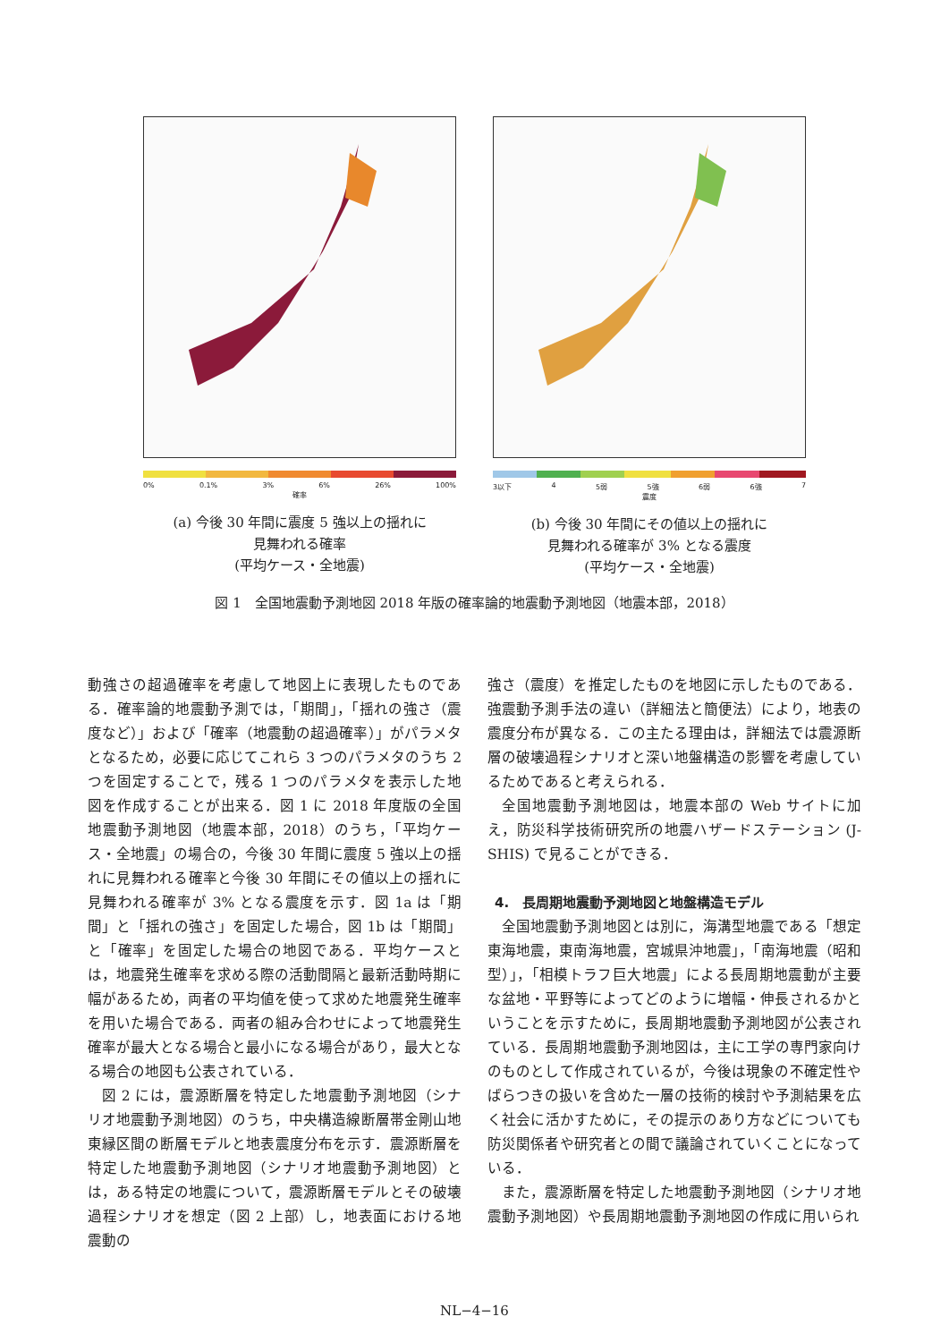0% 0.1% 3% 6% 26% 100%
確率
(a) 今後 30 年間に震度 5 強以上の揺れに
見舞われる確率
(平均ケース・全地震)
3以下 4 5弱 5強 6弱 6強 7
震度
(b) 今後 30 年間にその値以上の揺れに
見舞われる確率が 3% となる震度
(平均ケース・全地震)
図 1　全国地震動予測地図 2018 年版の確率論的地震動予測地図（地震本部，2018）
動強さの超過確率を考慮して地図上に表現したものである．確率論的地震動予測では，「期間」，「揺れの強さ（震度など）」および「確率（地震動の超過確率）」がパラメタとなるため，必要に応じてこれら 3 つのパラメタのうち 2 つを固定することで，残る 1 つのパラメタを表示した地図を作成することが出来る．図 1 に 2018 年度版の全国地震動予測地図（地震本部，2018）のうち，「平均ケース・全地震」の場合の，今後 30 年間に震度 5 強以上の揺れに見舞われる確率と今後 30 年間にその値以上の揺れに見舞われる確率が 3% となる震度を示す．図 1a は「期間」と「揺れの強さ」を固定した場合，図 1b は「期間」と「確率」を固定した場合の地図である．平均ケースとは，地震発生確率を求める際の活動間隔と最新活動時期に幅があるため，両者の平均値を使って求めた地震発生確率を用いた場合である．両者の組み合わせによって地震発生確率が最大となる場合と最小になる場合があり，最大となる場合の地図も公表されている．
図 2 には，震源断層を特定した地震動予測地図（シナリオ地震動予測地図）のうち，中央構造線断層帯金剛山地東縁区間の断層モデルと地表震度分布を示す．震源断層を特定した地震動予測地図（シナリオ地震動予測地図）とは，ある特定の地震について，震源断層モデルとその破壊過程シナリオを想定（図 2 上部）し，地表面における地震動の
強さ（震度）を推定したものを地図に示したものである．強震動予測手法の違い（詳細法と簡便法）により，地表の震度分布が異なる．この主たる理由は，詳細法では震源断層の破壊過程シナリオと深い地盤構造の影響を考慮しているためであると考えられる．
全国地震動予測地図は，地震本部の Web サイトに加え，防災科学技術研究所の地震ハザードステーション (J-SHIS) で見ることができる．
4.　長周期地震動予測地図と地盤構造モデル
全国地震動予測地図とは別に，海溝型地震である「想定東海地震，東南海地震，宮城県沖地震」，「南海地震（昭和型）」，「相模トラフ巨大地震」による長周期地震動が主要な盆地・平野等によってどのように増幅・伸長されるかということを示すために，長周期地震動予測地図が公表されている．長周期地震動予測地図は，主に工学の専門家向けのものとして作成されているが，今後は現象の不確定性やばらつきの扱いを含めた一層の技術的検討や予測結果を広く社会に活かすために，その提示のあり方などについても防災関係者や研究者との間で議論されていくことになっている．
また，震源断層を特定した地震動予測地図（シナリオ地震動予測地図）や長周期地震動予測地図の作成に用いられ
NL−4−16